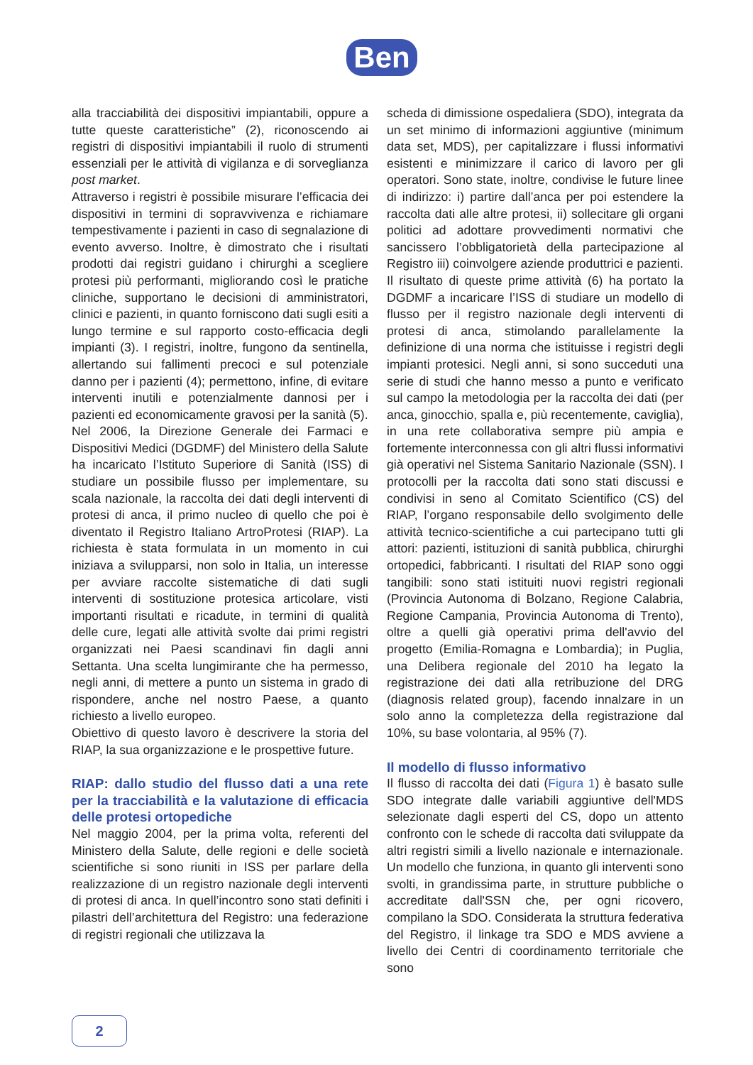Ben
alla tracciabilità dei dispositivi impiantabili, oppure a tutte queste caratteristiche” (2), riconoscendo ai registri di dispositivi impiantabili il ruolo di strumenti essenziali per le attività di vigilanza e di sorveglianza post market.
Attraverso i registri è possibile misurare l’efficacia dei dispositivi in termini di sopravvivenza e richiamare tempestivamente i pazienti in caso di segnalazione di evento avverso. Inoltre, è dimostrato che i risultati prodotti dai registri guidano i chirurghi a scegliere protesi più performanti, migliorando così le pratiche cliniche, supportano le decisioni di amministratori, clinici e pazienti, in quanto forniscono dati sugli esiti a lungo termine e sul rapporto costo-efficacia degli impianti (3). I registri, inoltre, fungono da sentinella, allertando sui fallimenti precoci e sul potenziale danno per i pazienti (4); permettono, infine, di evitare interventi inutili e potenzialmente dannosi per i pazienti ed economicamente gravosi per la sanità (5).
Nel 2006, la Direzione Generale dei Farmaci e Dispositivi Medici (DGDMF) del Ministero della Salute ha incaricato l’Istituto Superiore di Sanità (ISS) di studiare un possibile flusso per implementare, su scala nazionale, la raccolta dei dati degli interventi di protesi di anca, il primo nucleo di quello che poi è diventato il Registro Italiano ArtroProtesi (RIAP). La richiesta è stata formulata in un momento in cui iniziava a svilupparsi, non solo in Italia, un interesse per avviare raccolte sistematiche di dati sugli interventi di sostituzione protesica articolare, visti importanti risultati e ricadute, in termini di qualità delle cure, legati alle attività svolte dai primi registri organizzati nei Paesi scandinavi fin dagli anni Settanta. Una scelta lungimirante che ha permesso, negli anni, di mettere a punto un sistema in grado di rispondere, anche nel nostro Paese, a quanto richiesto a livello europeo.
Obiettivo di questo lavoro è descrivere la storia del RIAP, la sua organizzazione e le prospettive future.
RIAP: dallo studio del flusso dati a una rete per la tracciabilità e la valutazione di efficacia delle protesi ortopediche
Nel maggio 2004, per la prima volta, referenti del Ministero della Salute, delle regioni e delle società scientifiche si sono riuniti in ISS per parlare della realizzazione di un registro nazionale degli interventi di protesi di anca. In quell’incontro sono stati definiti i pilastri dell’architettura del Registro: una federazione di registri regionali che utilizzava la
scheda di dimissione ospedaliera (SDO), integrata da un set minimo di informazioni aggiuntive (minimum data set, MDS), per capitalizzare i flussi informativi esistenti e minimizzare il carico di lavoro per gli operatori. Sono state, inoltre, condivise le future linee di indirizzo: i) partire dall’anca per poi estendere la raccolta dati alle altre protesi, ii) sollecitare gli organi politici ad adottare provvedimenti normativi che sancissero l’obbligatorietà della partecipazione al Registro iii) coinvolgere aziende produttrici e pazienti. Il risultato di queste prime attività (6) ha portato la DGDMF a incaricare l’ISS di studiare un modello di flusso per il registro nazionale degli interventi di protesi di anca, stimolando parallelamente la definizione di una norma che istituisse i registri degli impianti protesici. Negli anni, si sono succeduti una serie di studi che hanno messo a punto e verificato sul campo la metodologia per la raccolta dei dati (per anca, ginocchio, spalla e, più recentemente, caviglia), in una rete collaborativa sempre più ampia e fortemente interconnessa con gli altri flussi informativi già operativi nel Sistema Sanitario Nazionale (SSN). I protocolli per la raccolta dati sono stati discussi e condivisi in seno al Comitato Scientifico (CS) del RIAP, l’organo responsabile dello svolgimento delle attività tecnico-scientifiche a cui partecipano tutti gli attori: pazienti, istituzioni di sanità pubblica, chirurghi ortopedici, fabbricanti. I risultati del RIAP sono oggi tangibili: sono stati istituiti nuovi registri regionali (Provincia Autonoma di Bolzano, Regione Calabria, Regione Campania, Provincia Autonoma di Trento), oltre a quelli già operativi prima dell'avvio del progetto (Emilia-Romagna e Lombardia); in Puglia, una Delibera regionale del 2010 ha legato la registrazione dei dati alla retribuzione del DRG (diagnosis related group), facendo innalzare in un solo anno la completezza della registrazione dal 10%, su base volontaria, al 95% (7).
Il modello di flusso informativo
Il flusso di raccolta dei dati (Figura 1) è basato sulle SDO integrate dalle variabili aggiuntive dell'MDS selezionate dagli esperti del CS, dopo un attento confronto con le schede di raccolta dati sviluppate da altri registri simili a livello nazionale e internazionale. Un modello che funziona, in quanto gli interventi sono svolti, in grandissima parte, in strutture pubbliche o accreditate dall'SSN che, per ogni ricovero, compilano la SDO. Considerata la struttura federativa del Registro, il linkage tra SDO e MDS avviene a livello dei Centri di coordinamento territoriale che sono
2